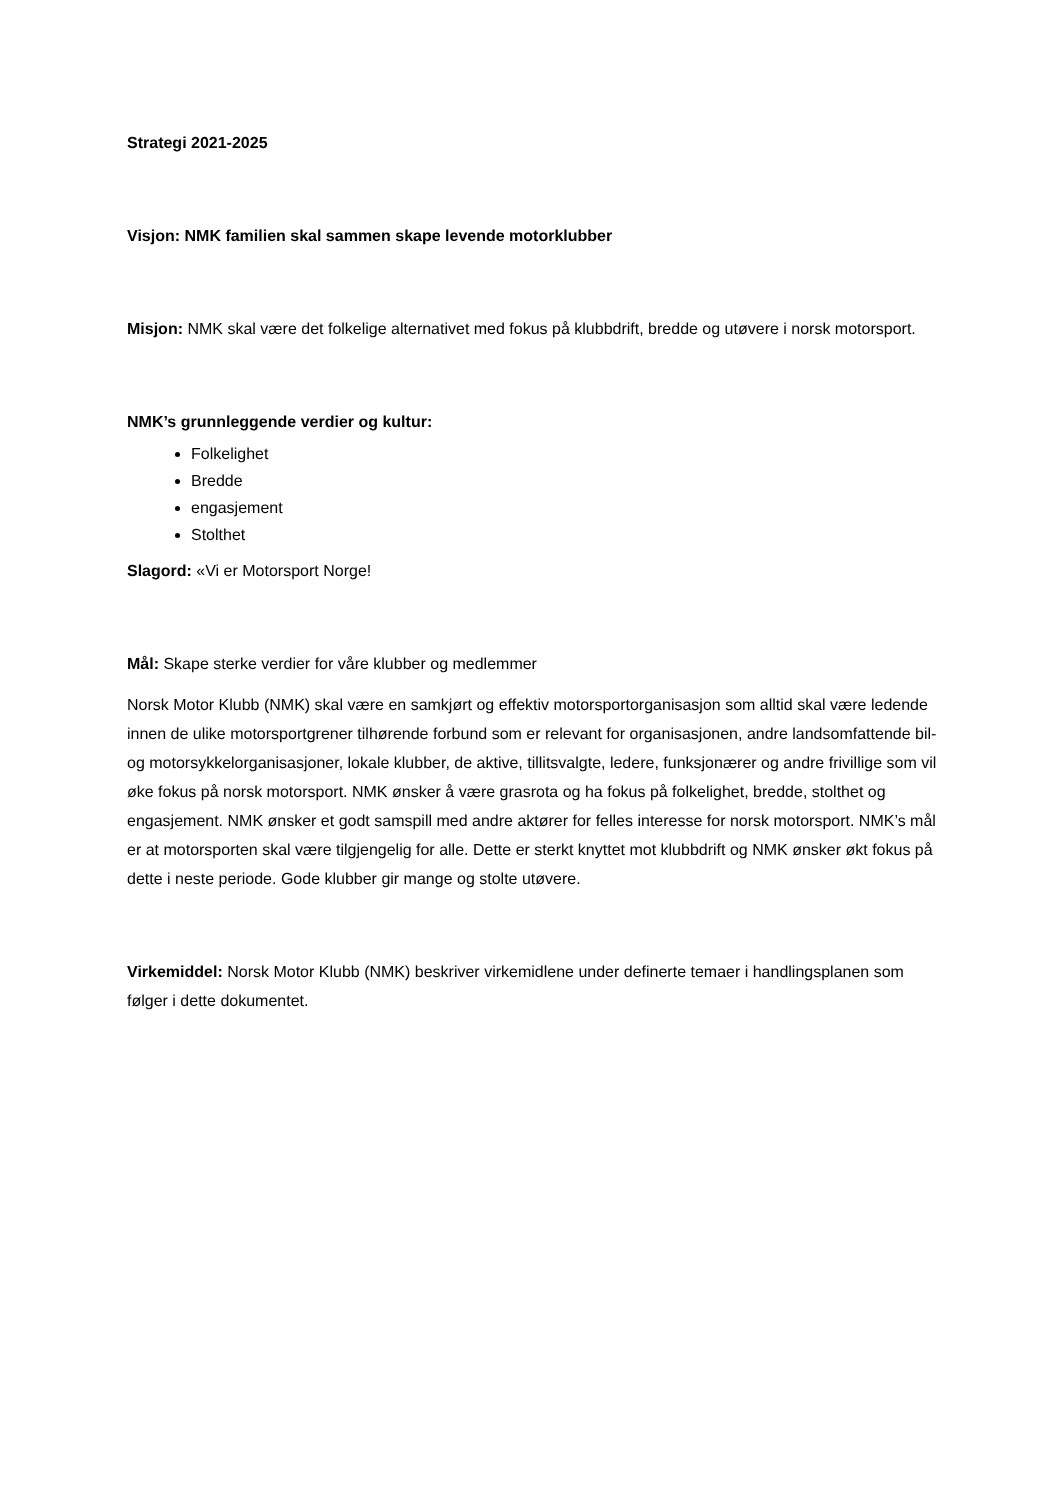Strategi 2021-2025
Visjon: NMK familien skal sammen skape levende motorklubber
Misjon: NMK skal være det folkelige alternativet med fokus på klubbdrift, bredde og utøvere i norsk motorsport.
NMK’s grunnleggende verdier og kultur:
Folkelighet
Bredde
engasjement
Stolthet
Slagord: «Vi er Motorsport Norge!
Mål: Skape sterke verdier for våre klubber og medlemmer
Norsk Motor Klubb (NMK) skal være en samkjørt og effektiv motorsportorganisasjon som alltid skal være ledende innen de ulike motorsportgrener tilhørende forbund som er relevant for organisasjonen, andre landsomfattende bil- og motorsykkelorganisasjoner, lokale klubber, de aktive, tillitsvalgte, ledere, funksjonærer og andre frivillige som vil øke fokus på norsk motorsport. NMK ønsker å være grasrota og ha fokus på folkelighet, bredde, stolthet og engasjement. NMK ønsker et godt samspill med andre aktører for felles interesse for norsk motorsport. NMK’s mål er at motorsporten skal være tilgjengelig for alle. Dette er sterkt knyttet mot klubbdrift og NMK ønsker økt fokus på dette i neste periode. Gode klubber gir mange og stolte utøvere.
Virkemiddel: Norsk Motor Klubb (NMK) beskriver virkemidlene under definerte temaer i handlingsplanen som følger i dette dokumentet.